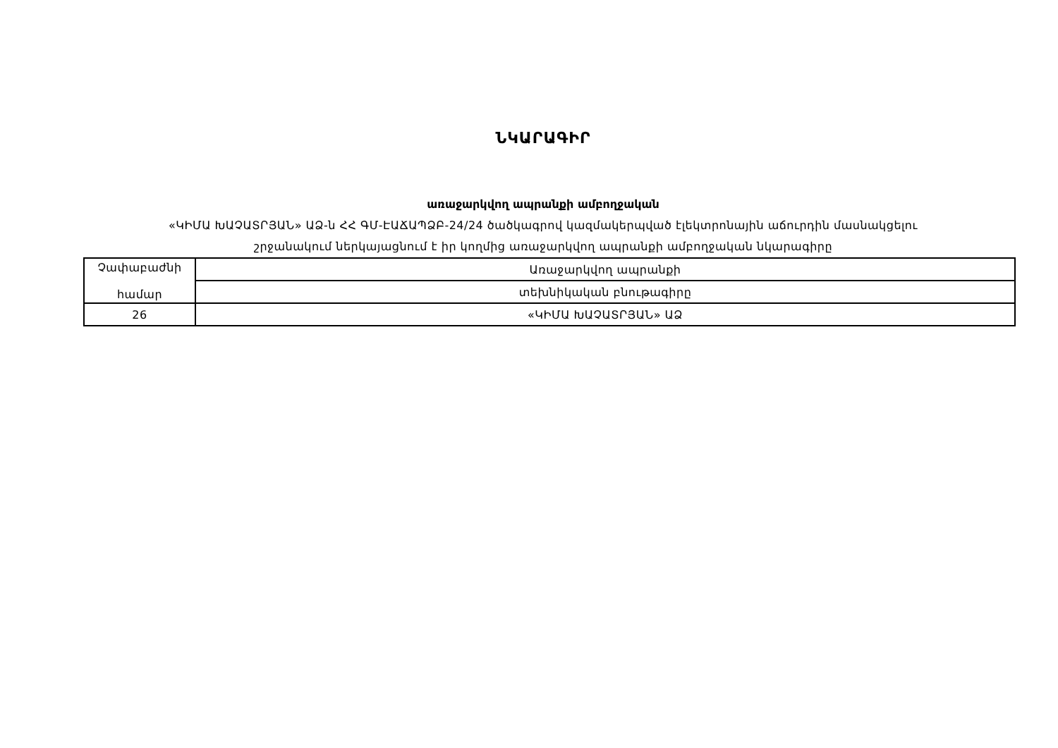ՆԿԱՐԱԳԻՐ
առաջարկվող ապրանքի ամբողջական
«ԿԻՄԱ ԽԱՉԱՏՐՅԱՆ» ԱՁ-ն ՀՀ ԳՄ-ԷԱՃԱՊՁԲ-24/24 ծածկագրով կազմակերպված էլեկտրոնային աճուրդին մասնակցելու
շրջանակում ներկայացնում է իր կողմից առաջարկվող ապրանքի ամբողջական նկարագիրը
| Չափաբաժնի համար | Առաջարկվող ապրանքի |
| | տեխնիկական բնութագիրը |
| 26 | «ԿԻՄԱ ԽԱՉԱՏՐՅԱՆ» ԱՁ |